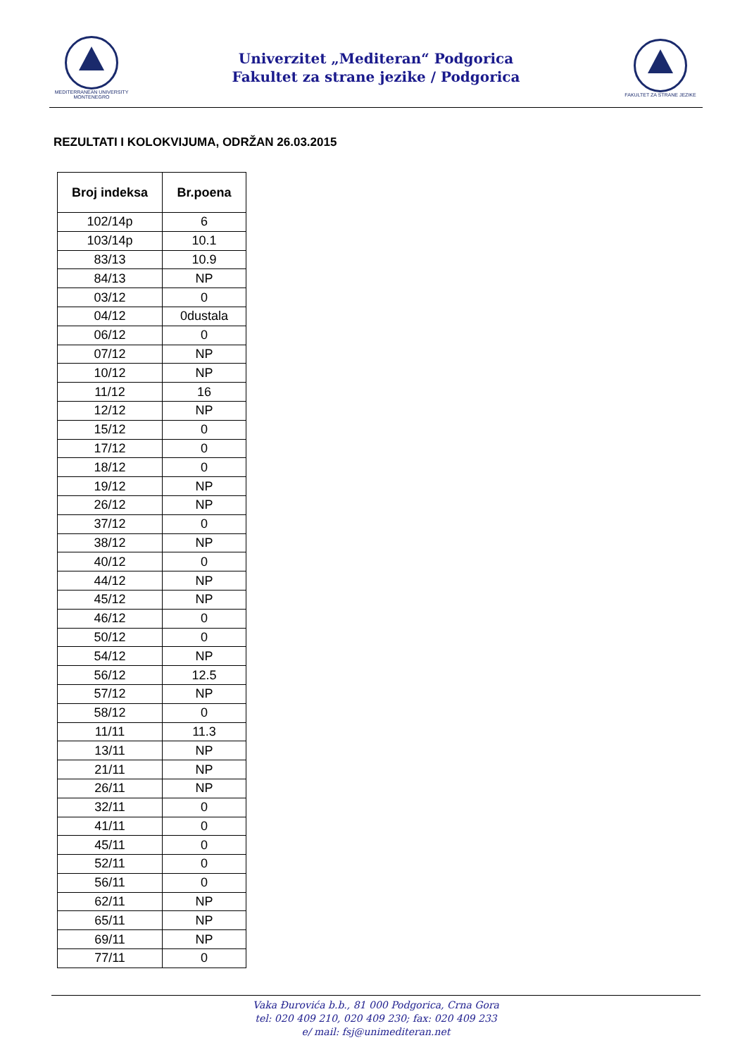MEDITERRANEAN UNIVERSITY
MONTENEGRO
Univerzitet „Mediteran“ Podgorica
Fakultet za strane jezike / Podgorica
FAKULTET ZA STRANE JEZIKE
REZULTATI I KOLOKVIJUMA, ODRŽAN 26.03.2015
| Broj indeksa | Br.poena |
| --- | --- |
| 102/14p | 6 |
| 103/14p | 10.1 |
| 83/13 | 10.9 |
| 84/13 | NP |
| 03/12 | 0 |
| 04/12 | 0dustala |
| 06/12 | 0 |
| 07/12 | NP |
| 10/12 | NP |
| 11/12 | 16 |
| 12/12 | NP |
| 15/12 | 0 |
| 17/12 | 0 |
| 18/12 | 0 |
| 19/12 | NP |
| 26/12 | NP |
| 37/12 | 0 |
| 38/12 | NP |
| 40/12 | 0 |
| 44/12 | NP |
| 45/12 | NP |
| 46/12 | 0 |
| 50/12 | 0 |
| 54/12 | NP |
| 56/12 | 12.5 |
| 57/12 | NP |
| 58/12 | 0 |
| 11/11 | 11.3 |
| 13/11 | NP |
| 21/11 | NP |
| 26/11 | NP |
| 32/11 | 0 |
| 41/11 | 0 |
| 45/11 | 0 |
| 52/11 | 0 |
| 56/11 | 0 |
| 62/11 | NP |
| 65/11 | NP |
| 69/11 | NP |
| 77/11 | 0 |
Vaka Đurovića b.b., 81 000 Podgorica, Crna Gora
tel: 020 409 210, 020 409 230; fax: 020 409 233
e/ mail: fsj@unimediteran.net